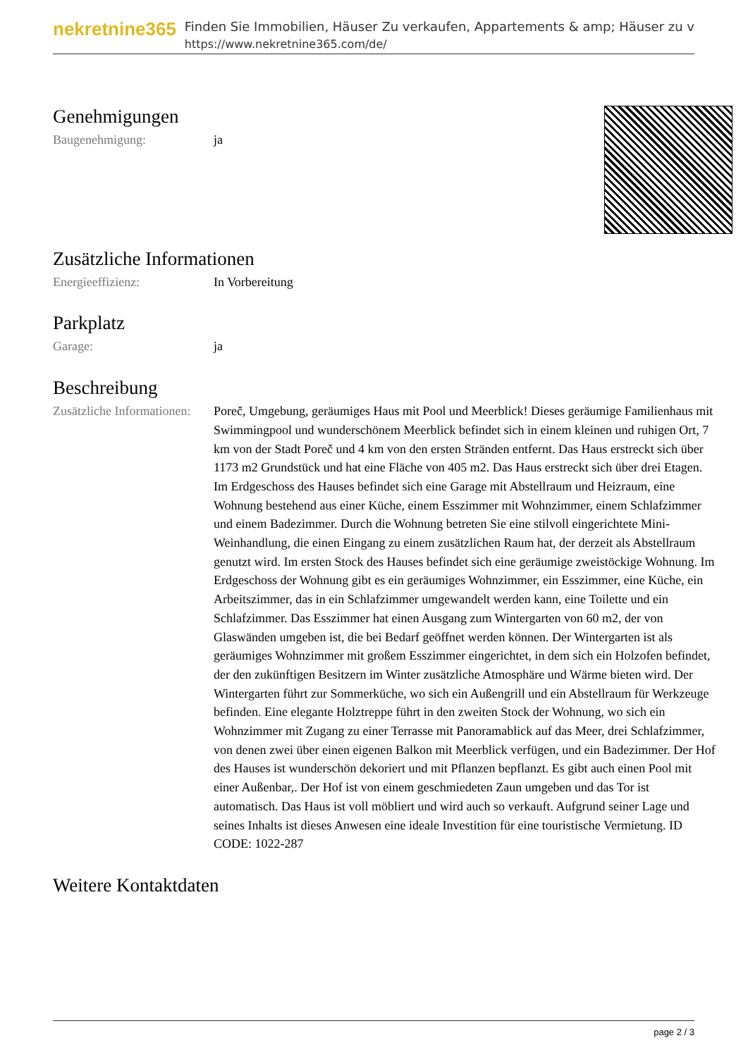nekretnine365
Finden Sie Immobilien, Häuser Zu verkaufen, Appartements & amp; Häuser zu v
https://www.nekretnine365.com/de/
Genehmigungen
| Baugenehmigung: | ja |
Zusätzliche Informationen
| Energieeffizienz: | In Vorbereitung |
Parkplatz
| Garage: | ja |
Beschreibung
| Zusätzliche Informationen: | Poreč, Umgebung, geräumiges Haus mit Pool und Meerblick! Dieses geräumige Familienhaus mit Swimmingpool und wunderschönem Meerblick befindet sich in einem kleinen und ruhigen Ort, 7 km von der Stadt Poreč und 4 km von den ersten Stränden entfernt. Das Haus erstreckt sich über 1173 m2 Grundstück und hat eine Fläche von 405 m2. Das Haus erstreckt sich über drei Etagen. Im Erdgeschoss des Hauses befindet sich eine Garage mit Abstellraum und Heizraum, eine Wohnung bestehend aus einer Küche, einem Esszimmer mit Wohnzimmer, einem Schlafzimmer und einem Badezimmer. Durch die Wohnung betreten Sie eine stilvoll eingerichtete Mini-Weinhandlung, die einen Eingang zu einem zusätzlichen Raum hat, der derzeit als Abstellraum genutzt wird. Im ersten Stock des Hauses befindet sich eine geräumige zweistöckige Wohnung. Im Erdgeschoss der Wohnung gibt es ein geräumiges Wohnzimmer, ein Esszimmer, eine Küche, ein Arbeitszimmer, das in ein Schlafzimmer umgewandelt werden kann, eine Toilette und ein Schlafzimmer. Das Esszimmer hat einen Ausgang zum Wintergarten von 60 m2, der von Glaswänden umgeben ist, die bei Bedarf geöffnet werden können. Der Wintergarten ist als geräumiges Wohnzimmer mit großem Esszimmer eingerichtet, in dem sich ein Holzofen befindet, der den zukünftigen Besitzern im Winter zusätzliche Atmosphäre und Wärme bieten wird. Der Wintergarten führt zur Sommerküche, wo sich ein Außengrill und ein Abstellraum für Werkzeuge befinden. Eine elegante Holztreppe führt in den zweiten Stock der Wohnung, wo sich ein Wohnzimmer mit Zugang zu einer Terrasse mit Panoramablick auf das Meer, drei Schlafzimmer, von denen zwei über einen eigenen Balkon mit Meerblick verfügen, und ein Badezimmer. Der Hof des Hauses ist wunderschön dekoriert und mit Pflanzen bepflanzt. Es gibt auch einen Pool mit einer Außenbar,. Der Hof ist von einem geschmiedeten Zaun umgeben und das Tor ist automatisch. Das Haus ist voll möbliert und wird auch so verkauft. Aufgrund seiner Lage und seines Inhalts ist dieses Anwesen eine ideale Investition für eine touristische Vermietung. ID CODE: 1022-287 |
Weitere Kontaktdaten
page 2 / 3